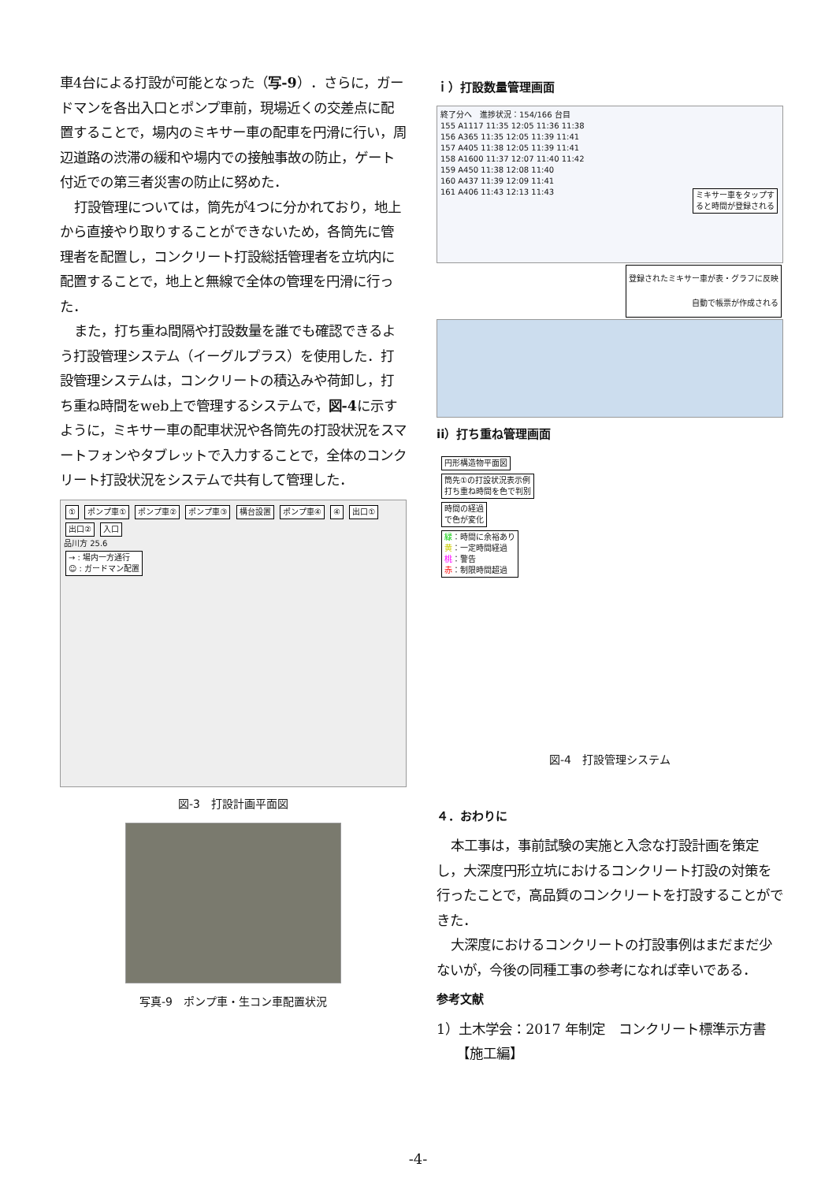車4台による打設が可能となった（写-9）．さらに，ガードマンを各出入口とポンプ車前，現場近くの交差点に配置することで，場内のミキサー車の配車を円滑に行い，周辺道路の渋滞の緩和や場内での接触事故の防止，ゲート付近での第三者災害の防止に努めた．
打設管理については，筒先が4つに分かれており，地上から直接やり取りすることができないため，各筒先に管理者を配置し，コンクリート打設総括管理者を立坑内に配置することで，地上と無線で全体の管理を円滑に行った．
また，打ち重ね間隔や打設数量を誰でも確認できるよう打設管理システム（イーグルプラス）を使用した．打設管理システムは，コンクリートの積込みや荷卸し，打ち重ね時間をweb上で管理するシステムで，図-4に示すように，ミキサー車の配車状況や各筒先の打設状況をスマートフォンやタブレットで入力することで，全体のコンクリート打設状況をシステムで共有して管理した．
① ポンプ車① ポンプ車② ポンプ車③ 構台設置 ポンプ車④ ④ 出口① 出口② 入口
品川方 25.6
→ : 場内一方通行
☺ : ガードマン配置
図-3　打設計画平面図
写真-9　ポンプ車・生コン車配置状況
ｉ）打設数量管理画面
終了分へ　進捗状況：154/166 台目
155 A1117 11:35 12:05 11:36 11:38
156 A365 11:35 12:05 11:39 11:41
157 A405 11:38 12:05 11:39 11:41
158 A1600 11:37 12:07 11:40 11:42
159 A450 11:38 12:08 11:40
160 A437 11:39 12:09 11:41
161 A406 11:43 12:13 11:43 ミキサー車をタップす
ると時間が登録される
登録されたミキサー車が表・グラフに反映
自動で帳票が作成される
ii）打ち重ね管理画面
円形構造物平面図
筒先①の打設状況表示例
打ち重ね時間を色で判別
時間の経過
で色が変化
緑：時間に余裕あり
黄：一定時間経過
桃：警告
赤：制限時間超過
図-4　打設管理システム
４．おわりに
本工事は，事前試験の実施と入念な打設計画を策定し，大深度円形立坑におけるコンクリート打設の対策を行ったことで，高品質のコンクリートを打設することができた．
大深度におけるコンクリートの打設事例はまだまだ少ないが，今後の同種工事の参考になれば幸いである．
参考文献
1）土木学会：2017 年制定　コンクリート標準示方書
　　【施工編】
-4-